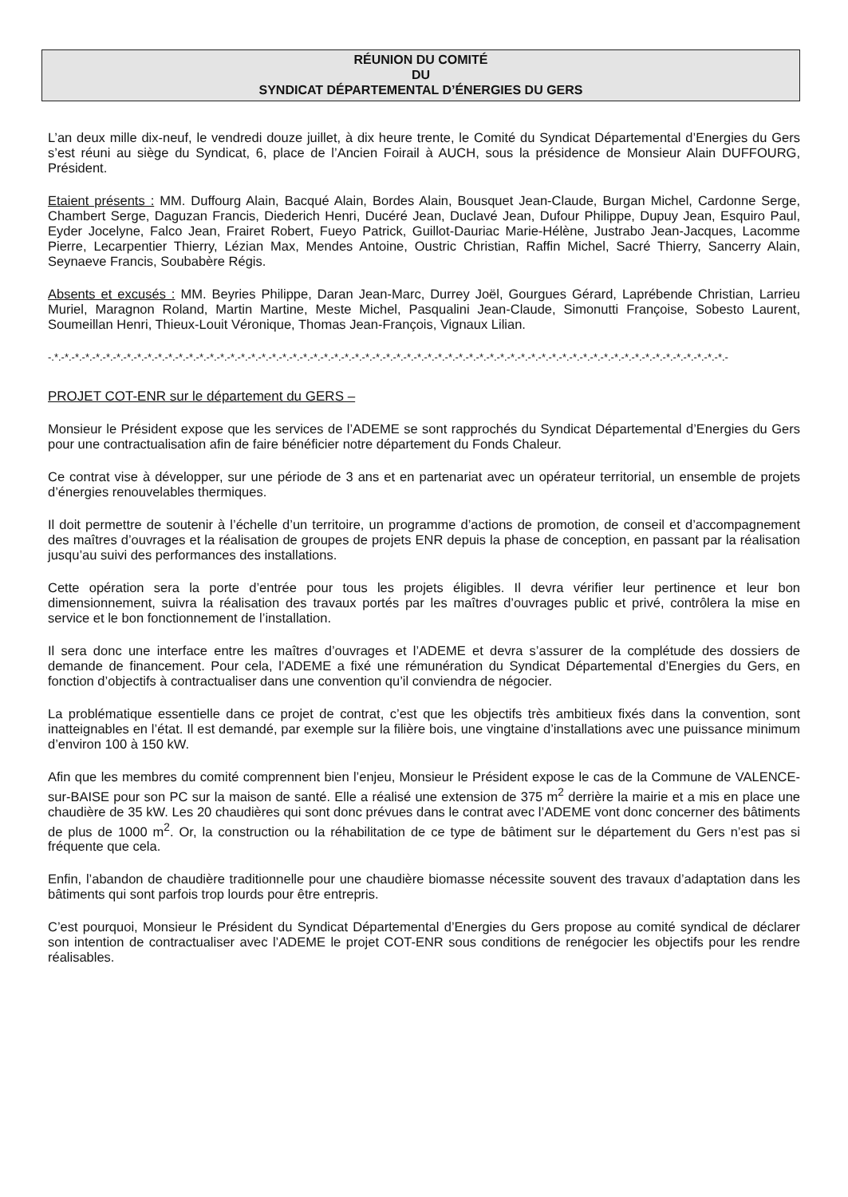RÉUNION DU COMITÉ
DU
SYNDICAT DÉPARTEMENTAL D’ÉNERGIES DU GERS
L’an deux mille dix-neuf, le vendredi douze juillet, à dix heure trente, le Comité du Syndicat Départemental d’Energies du Gers s’est réuni au siège du Syndicat, 6, place de l’Ancien Foirail à AUCH, sous la présidence de Monsieur Alain DUFFOURG, Président.
Etaient présents : MM. Duffourg Alain, Bacqué Alain, Bordes Alain, Bousquet Jean-Claude, Burgan Michel, Cardonne Serge, Chambert Serge, Daguzan Francis, Diederich Henri, Ducéré Jean, Duclavé Jean, Dufour Philippe, Dupuy Jean, Esquiro Paul, Eyder Jocelyne, Falco Jean, Frairet Robert, Fueyo Patrick, Guillot-Dauriac Marie-Hélène, Justrabo Jean-Jacques, Lacomme Pierre, Lecarpentier Thierry, Lézian Max, Mendes Antoine, Oustric Christian, Raffin Michel, Sacré Thierry, Sancerry Alain, Seynaeve Francis, Soubabère Régis.
Absents et excusés : MM. Beyries Philippe, Daran Jean-Marc, Durrey Joël, Gourgues Gérard, Laprébende Christian, Larrieu Muriel, Maragnon Roland, Martin Martine, Meste Michel, Pasqualini Jean-Claude, Simonutti Françoise, Sobesto Laurent, Soumeillan Henri, Thieux-Louit Véronique, Thomas Jean-François, Vignaux Lilian.
-.*.-*.-*.-*.-*.-*.-*.-*.-*.-*.-*.-*.-*.-*.-*.-*.-*.-*.-*.-*.-*.-*.-*.-*.-*.-*.-*.-*.-*.-*.-*.-*.-*.-*.-*.-*.-*.-*.-*.-*.-*.-*.-*.-*.-*.-*.-*.-*.-*.-*.-*.-*.-*.-*.-*.-*.-*.-*.-*.-*.-*.-*.-*.-*.-*.-
PROJET COT-ENR sur le département du GERS –
Monsieur le Président expose que les services de l’ADEME se sont rapprochés du Syndicat Départemental d’Energies du Gers pour une contractualisation afin de faire bénéficier notre département du Fonds Chaleur.
Ce contrat vise à développer, sur une période de 3 ans et en partenariat avec un opérateur territorial, un ensemble de projets d’énergies renouvelables thermiques.
Il doit permettre de soutenir à l’échelle d’un territoire, un programme d’actions de promotion, de conseil et d’accompagnement des maîtres d’ouvrages et la réalisation de groupes de projets ENR depuis la phase de conception, en passant par la réalisation jusqu’au suivi des performances des installations.
Cette opération sera la porte d’entrée pour tous les projets éligibles. Il devra vérifier leur pertinence et leur bon dimensionnement, suivra la réalisation des travaux portés par les maîtres d’ouvrages public et privé, contrôlera la mise en service et le bon fonctionnement de l’installation.
Il sera donc une interface entre les maîtres d’ouvrages et l’ADEME et devra s’assurer de la complétude des dossiers de demande de financement. Pour cela, l’ADEME a fixé une rémunération du Syndicat Départemental d’Energies du Gers, en fonction d’objectifs à contractualiser dans une convention qu’il conviendra de négocier.
La problématique essentielle dans ce projet de contrat, c’est que les objectifs très ambitieux fixés dans la convention, sont inatteignables en l’état. Il est demandé, par exemple sur la filière bois, une vingtaine d’installations avec une puissance minimum d’environ 100 à 150 kW.
Afin que les membres du comité comprennent bien l’enjeu, Monsieur le Président expose le cas de la Commune de VALENCE-sur-BAISE pour son PC sur la maison de santé. Elle a réalisé une extension de 375 m<sup>2</sup> derrière la mairie et a mis en place une chaudière de 35 kW. Les 20 chaudières qui sont donc prévues dans le contrat avec l’ADEME vont donc concerner des bâtiments de plus de 1000 m<sup>2</sup>. Or, la construction ou la réhabilitation de ce type de bâtiment sur le département du Gers n’est pas si fréquente que cela.
Enfin, l’abandon de chaudière traditionnelle pour une chaudière biomasse nécessite souvent des travaux d’adaptation dans les bâtiments qui sont parfois trop lourds pour être entrepris.
C’est pourquoi, Monsieur le Président du Syndicat Départemental d’Energies du Gers propose au comité syndical de déclarer son intention de contractualiser avec l’ADEME le projet COT-ENR sous conditions de renégocier les objectifs pour les rendre réalisables.